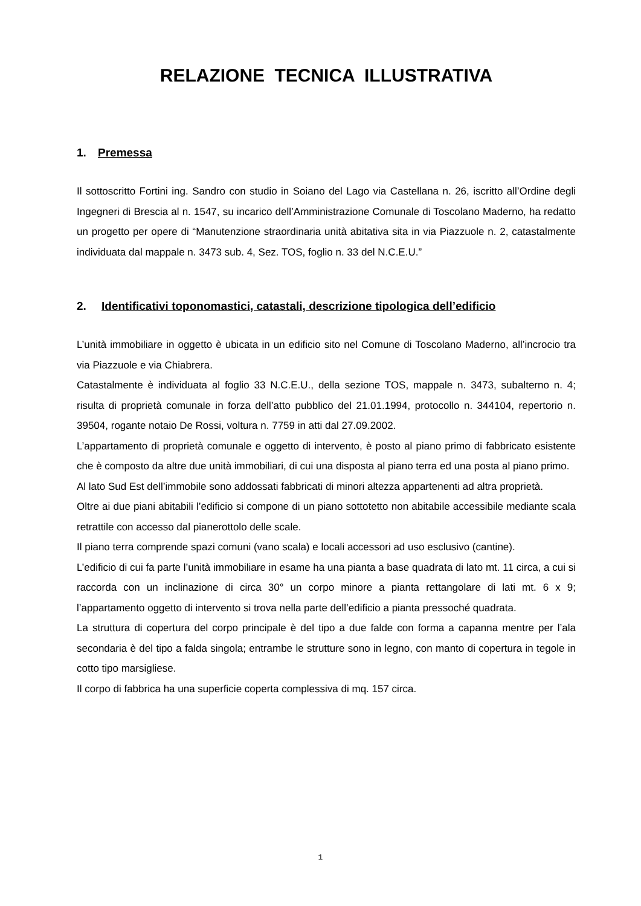RELAZIONE TECNICA ILLUSTRATIVA
1. Premessa
Il sottoscritto Fortini ing. Sandro con studio in Soiano del Lago via Castellana n. 26, iscritto all’Ordine degli Ingegneri di Brescia al n. 1547, su incarico dell’Amministrazione Comunale di Toscolano Maderno, ha redatto un progetto per opere di “Manutenzione straordinaria unità abitativa sita in via Piazzuole n. 2, catastalmente individuata dal mappale n. 3473 sub. 4, Sez. TOS, foglio n. 33 del N.C.E.U.”
2. Identificativi toponomastici, catastali, descrizione tipologica dell’edificio
L’unità immobiliare in oggetto è ubicata in un edificio sito nel Comune di Toscolano Maderno, all’incrocio tra via Piazzuole e via Chiabrera.
Catastalmente è individuata al foglio 33 N.C.E.U., della sezione TOS, mappale n. 3473, subalterno n. 4; risulta di proprietà comunale in forza dell’atto pubblico del 21.01.1994, protocollo n. 344104, repertorio n. 39504, rogante notaio De Rossi, voltura n. 7759 in atti dal 27.09.2002.
L’appartamento di proprietà comunale e oggetto di intervento, è posto al piano primo di fabbricato esistente che è composto da altre due unità immobiliari, di cui una disposta al piano terra ed una posta al piano primo.
Al lato Sud Est dell’immobile sono addossati fabbricati di minori altezza appartenenti ad altra proprietà.
Oltre ai due piani abitabili l’edificio si compone di un piano sottotetto non abitabile accessibile mediante scala retrattile con accesso dal pianerottolo delle scale.
Il piano terra comprende spazi comuni (vano scala) e locali accessori ad uso esclusivo (cantine).
L’edificio di cui fa parte l’unità immobiliare in esame ha una pianta a base quadrata di lato mt. 11 circa, a cui si raccorda con un inclinazione di circa 30° un corpo minore a pianta rettangolare di lati mt. 6 x 9; l’appartamento oggetto di intervento si trova nella parte dell’edificio a pianta pressoché quadrata.
La struttura di copertura del corpo principale è del tipo a due falde con forma a capanna mentre per l’ala secondaria è del tipo a falda singola; entrambe le strutture sono in legno, con manto di copertura in tegole in cotto tipo marsigliese.
Il corpo di fabbrica ha una superficie coperta complessiva di mq. 157 circa.
1